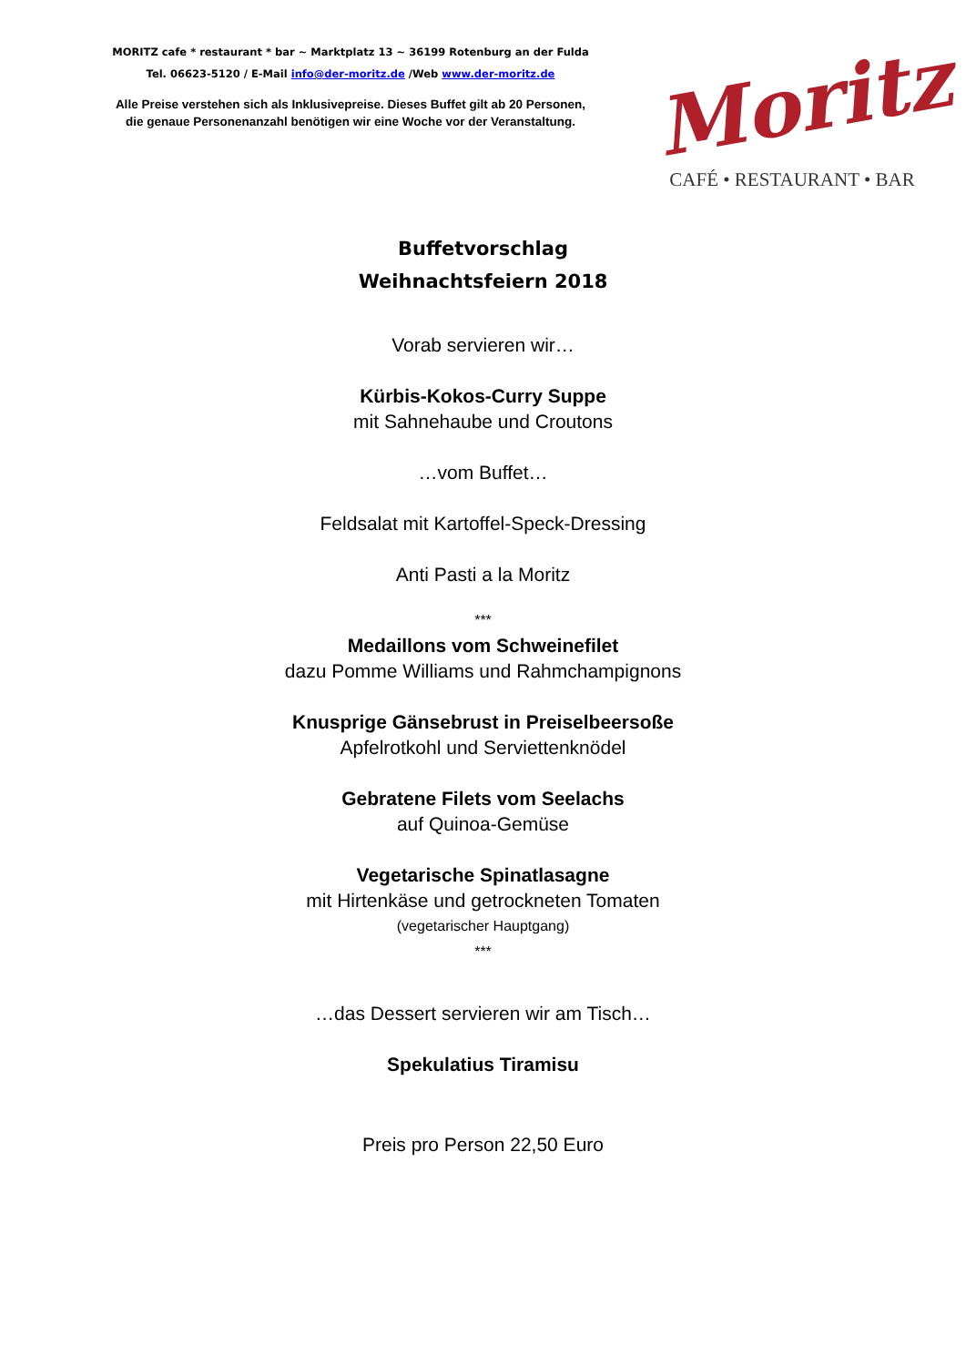MORITZ cafe * restaurant * bar ~ Marktplatz 13 ~ 36199 Rotenburg an der Fulda
Tel. 06623-5120 / E-Mail info@der-moritz.de /Web www.der-moritz.de
Alle Preise verstehen sich als Inklusivepreise. Dieses Buffet gilt ab 20 Personen,
die genaue Personenanzahl benötigen wir eine Woche vor der Veranstaltung.
Moritz
CAFÉ • RESTAURANT • BAR
Buffetvorschlag
Weihnachtsfeiern 2018
Vorab servieren wir…
Kürbis-Kokos-Curry Suppe
mit Sahnehaube und Croutons
…vom Buffet…
Feldsalat mit Kartoffel-Speck-Dressing
Anti Pasti a la Moritz
***
Medaillons vom Schweinefilet
dazu Pomme Williams und Rahmchampignons
Knusprige Gänsebrust in Preiselbeersoße
Apfelrotkohl und Serviettenknödel
Gebratene Filets vom Seelachs
auf Quinoa-Gemüse
Vegetarische Spinatlasagne
mit Hirtenkäse und getrockneten Tomaten
(vegetarischer Hauptgang)
***
…das Dessert servieren wir am Tisch…
Spekulatius Tiramisu
Preis pro Person 22,50 Euro